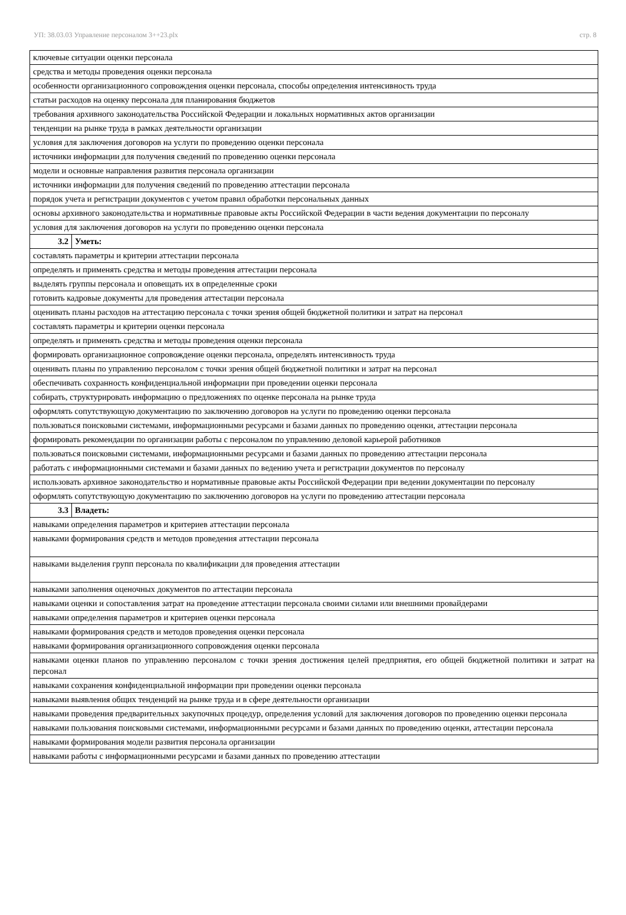УП: 38.03.03 Управление персоналом 3++23.plx стр. 8
| ключевые ситуации оценки персонала | |
| средства и методы проведения оценки персонала | |
| особенности организационного сопровождения оценки персонала, способы определения интенсивность труда | |
| статьи расходов на оценку персонала для планирования бюджетов | |
| требования архивного законодательства Российской Федерации и локальных нормативных актов организации | |
| тенденции на рынке труда в рамках деятельности организации | |
| условия для заключения договоров на услуги по проведению оценки персонала | |
| источники информации для получения сведений по проведению оценки персонала | |
| модели и основные направления развития персонала организации | |
| источники информации для получения сведений по проведению аттестации персонала | |
| порядок учета и регистрации документов с учетом правил обработки персональных данных | |
| основы архивного законодательства и нормативные правовые акты Российской Федерации в части ведения документации по персоналу | |
| условия для заключения договоров на услуги по проведению оценки персонала | |
| 3.2 | Уметь: |
| составлять параметры и критерии аттестации персонала | |
| определять и применять средства и методы проведения аттестации персонала | |
| выделять группы персонала и оповещать их в определенные сроки | |
| готовить кадровые документы для проведения аттестации персонала | |
| оценивать планы расходов на аттестацию персонала с точки зрения общей бюджетной политики и затрат на персонал | |
| составлять параметры и критерии оценки персонала | |
| определять и применять средства и методы проведения оценки персонала | |
| формировать организационное сопровождение оценки персонала, определять интенсивность труда | |
| оценивать планы по управлению персоналом с точки зрения общей бюджетной политики и затрат на персонал | |
| обеспечивать сохранность конфиденциальной информации при проведении оценки персонала | |
| собирать, структурировать информацию о предложениях по оценке персонала на рынке труда | |
| оформлять сопутствующую документацию по заключению договоров на услуги по проведению оценки персонала | |
| пользоваться поисковыми системами, информационными ресурсами и базами данных по проведению оценки, аттестации персонала | |
| формировать рекомендации по организации работы с персоналом по управлению деловой карьерой работников | |
| пользоваться поисковыми системами, информационными ресурсами и базами данных по проведению аттестации персонала | |
| работать с информационными системами и базами данных по ведению учета и регистрации документов по персоналу | |
| использовать архивное законодательство и нормативные правовые акты Российской Федерации при ведении документации по персоналу | |
| оформлять сопутствующую документацию по заключению договоров на услуги по проведению аттестации персонала | |
| 3.3 | Владеть: |
| навыками определения параметров и критериев аттестации персонала | |
| навыками формирования средств и методов проведения аттестации персонала | |
| навыками выделения групп персонала по квалификации для проведения аттестации | |
| навыками заполнения оценочных документов по аттестации персонала | |
| навыками оценки и сопоставления затрат на проведение аттестации персонала своими силами или внешними провайдерами | |
| навыками определения параметров и критериев оценки персонала | |
| навыками формирования средств и методов проведения оценки персонала | |
| навыками формирования организационного сопровождения оценки персонала | |
| навыками оценки планов по управлению персоналом с точки зрения достижения целей предприятия, его общей бюджетной политики и затрат на персонал | |
| навыками сохранения конфиденциальной информации при проведении оценки персонала | |
| навыками выявления общих тенденций на рынке труда и в сфере деятельности организации | |
| навыками проведения предварительных закупочных процедур, определения условий для заключения договоров по проведению оценки персонала | |
| навыками пользования поисковыми системами, информационными ресурсами и базами данных по проведению оценки, аттестации персонала | |
| навыками формирования модели развития персонала организации | |
| навыками работы с информационными ресурсами и базами данных по проведению аттестации | |